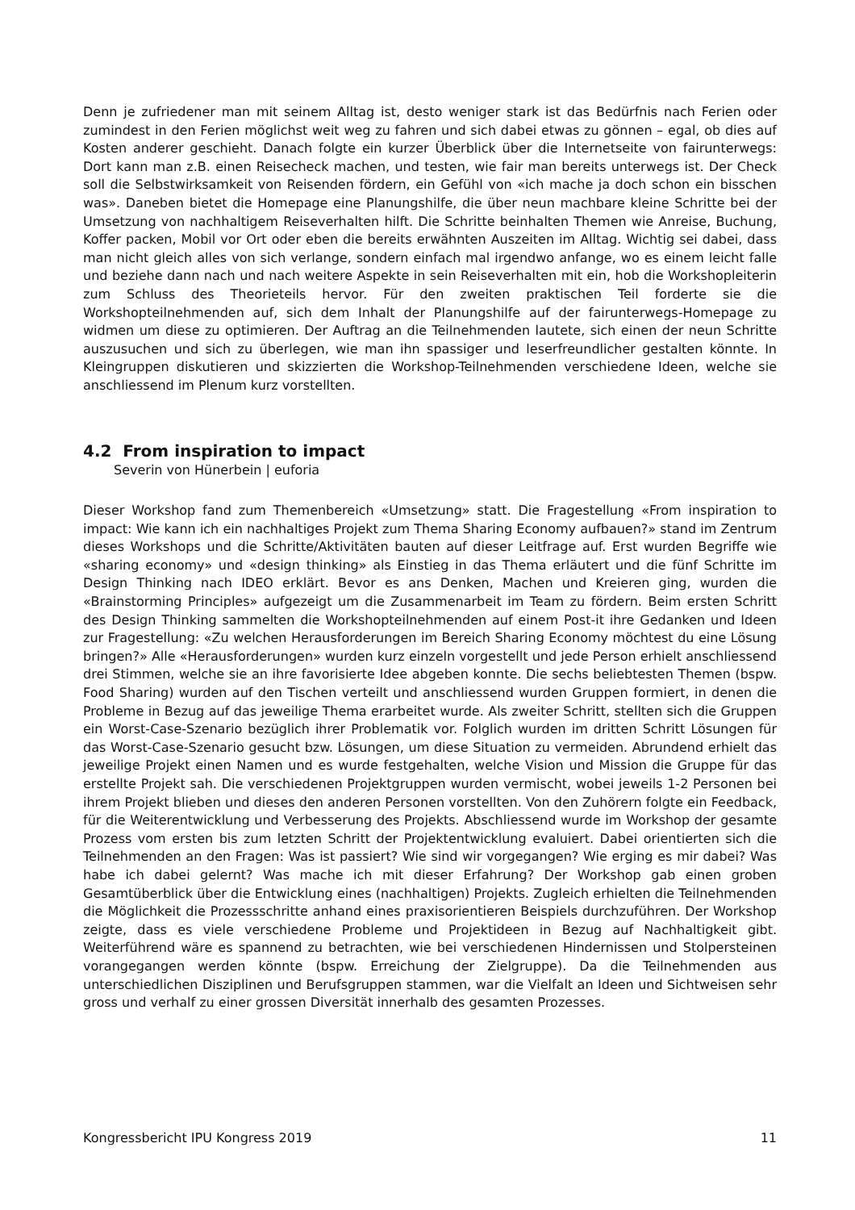Denn je zufriedener man mit seinem Alltag ist, desto weniger stark ist das Bedürfnis nach Ferien oder zumindest in den Ferien möglichst weit weg zu fahren und sich dabei etwas zu gönnen – egal, ob dies auf Kosten anderer geschieht. Danach folgte ein kurzer Überblick über die Internetseite von fairunterwegs: Dort kann man z.B. einen Reisecheck machen, und testen, wie fair man bereits unterwegs ist. Der Check soll die Selbstwirksamkeit von Reisenden fördern, ein Gefühl von «ich mache ja doch schon ein bisschen was». Daneben bietet die Homepage eine Planungshilfe, die über neun machbare kleine Schritte bei der Umsetzung von nachhaltigem Reiseverhalten hilft. Die Schritte beinhalten Themen wie Anreise, Buchung, Koffer packen, Mobil vor Ort oder eben die bereits erwähnten Auszeiten im Alltag. Wichtig sei dabei, dass man nicht gleich alles von sich verlange, sondern einfach mal irgendwo anfange, wo es einem leicht falle und beziehe dann nach und nach weitere Aspekte in sein Reiseverhalten mit ein, hob die Workshopleiterin zum Schluss des Theorieteils hervor. Für den zweiten praktischen Teil forderte sie die Workshopteilnehmenden auf, sich dem Inhalt der Planungshilfe auf der fairunterwegs-Homepage zu widmen um diese zu optimieren. Der Auftrag an die Teilnehmenden lautete, sich einen der neun Schritte auszusuchen und sich zu überlegen, wie man ihn spassiger und leserfreundlicher gestalten könnte. In Kleingruppen diskutieren und skizzierten die Workshop-Teilnehmenden verschiedene Ideen, welche sie anschliessend im Plenum kurz vorstellten.
4.2 From inspiration to impact
Severin von Hünerbein | euforia
Dieser Workshop fand zum Themenbereich «Umsetzung» statt. Die Fragestellung «From inspiration to impact: Wie kann ich ein nachhaltiges Projekt zum Thema Sharing Economy aufbauen?» stand im Zentrum dieses Workshops und die Schritte/Aktivitäten bauten auf dieser Leitfrage auf. Erst wurden Begriffe wie «sharing economy» und «design thinking» als Einstieg in das Thema erläutert und die fünf Schritte im Design Thinking nach IDEO erklärt. Bevor es ans Denken, Machen und Kreieren ging, wurden die «Brainstorming Principles» aufgezeigt um die Zusammenarbeit im Team zu fördern. Beim ersten Schritt des Design Thinking sammelten die Workshopteilnehmenden auf einem Post-it ihre Gedanken und Ideen zur Fragestellung: «Zu welchen Herausforderungen im Bereich Sharing Economy möchtest du eine Lösung bringen?» Alle «Herausforderungen» wurden kurz einzeln vorgestellt und jede Person erhielt anschliessend drei Stimmen, welche sie an ihre favorisierte Idee abgeben konnte. Die sechs beliebtesten Themen (bspw. Food Sharing) wurden auf den Tischen verteilt und anschliessend wurden Gruppen formiert, in denen die Probleme in Bezug auf das jeweilige Thema erarbeitet wurde. Als zweiter Schritt, stellten sich die Gruppen ein Worst-Case-Szenario bezüglich ihrer Problematik vor. Folglich wurden im dritten Schritt Lösungen für das Worst-Case-Szenario gesucht bzw. Lösungen, um diese Situation zu vermeiden. Abrundend erhielt das jeweilige Projekt einen Namen und es wurde festgehalten, welche Vision und Mission die Gruppe für das erstellte Projekt sah. Die verschiedenen Projektgruppen wurden vermischt, wobei jeweils 1-2 Personen bei ihrem Projekt blieben und dieses den anderen Personen vorstellten. Von den Zuhörern folgte ein Feedback, für die Weiterentwicklung und Verbesserung des Projekts. Abschliessend wurde im Workshop der gesamte Prozess vom ersten bis zum letzten Schritt der Projektentwicklung evaluiert. Dabei orientierten sich die Teilnehmenden an den Fragen: Was ist passiert? Wie sind wir vorgegangen? Wie erging es mir dabei? Was habe ich dabei gelernt? Was mache ich mit dieser Erfahrung? Der Workshop gab einen groben Gesamtüberblick über die Entwicklung eines (nachhaltigen) Projekts. Zugleich erhielten die Teilnehmenden die Möglichkeit die Prozessschritte anhand eines praxisorientieren Beispiels durchzuführen. Der Workshop zeigte, dass es viele verschiedene Probleme und Projektideen in Bezug auf Nachhaltigkeit gibt. Weiterführend wäre es spannend zu betrachten, wie bei verschiedenen Hindernissen und Stolpersteinen vorangegangen werden könnte (bspw. Erreichung der Zielgruppe). Da die Teilnehmenden aus unterschiedlichen Disziplinen und Berufsgruppen stammen, war die Vielfalt an Ideen und Sichtweisen sehr gross und verhalf zu einer grossen Diversität innerhalb des gesamten Prozesses.
Kongressbericht IPU Kongress 2019 11